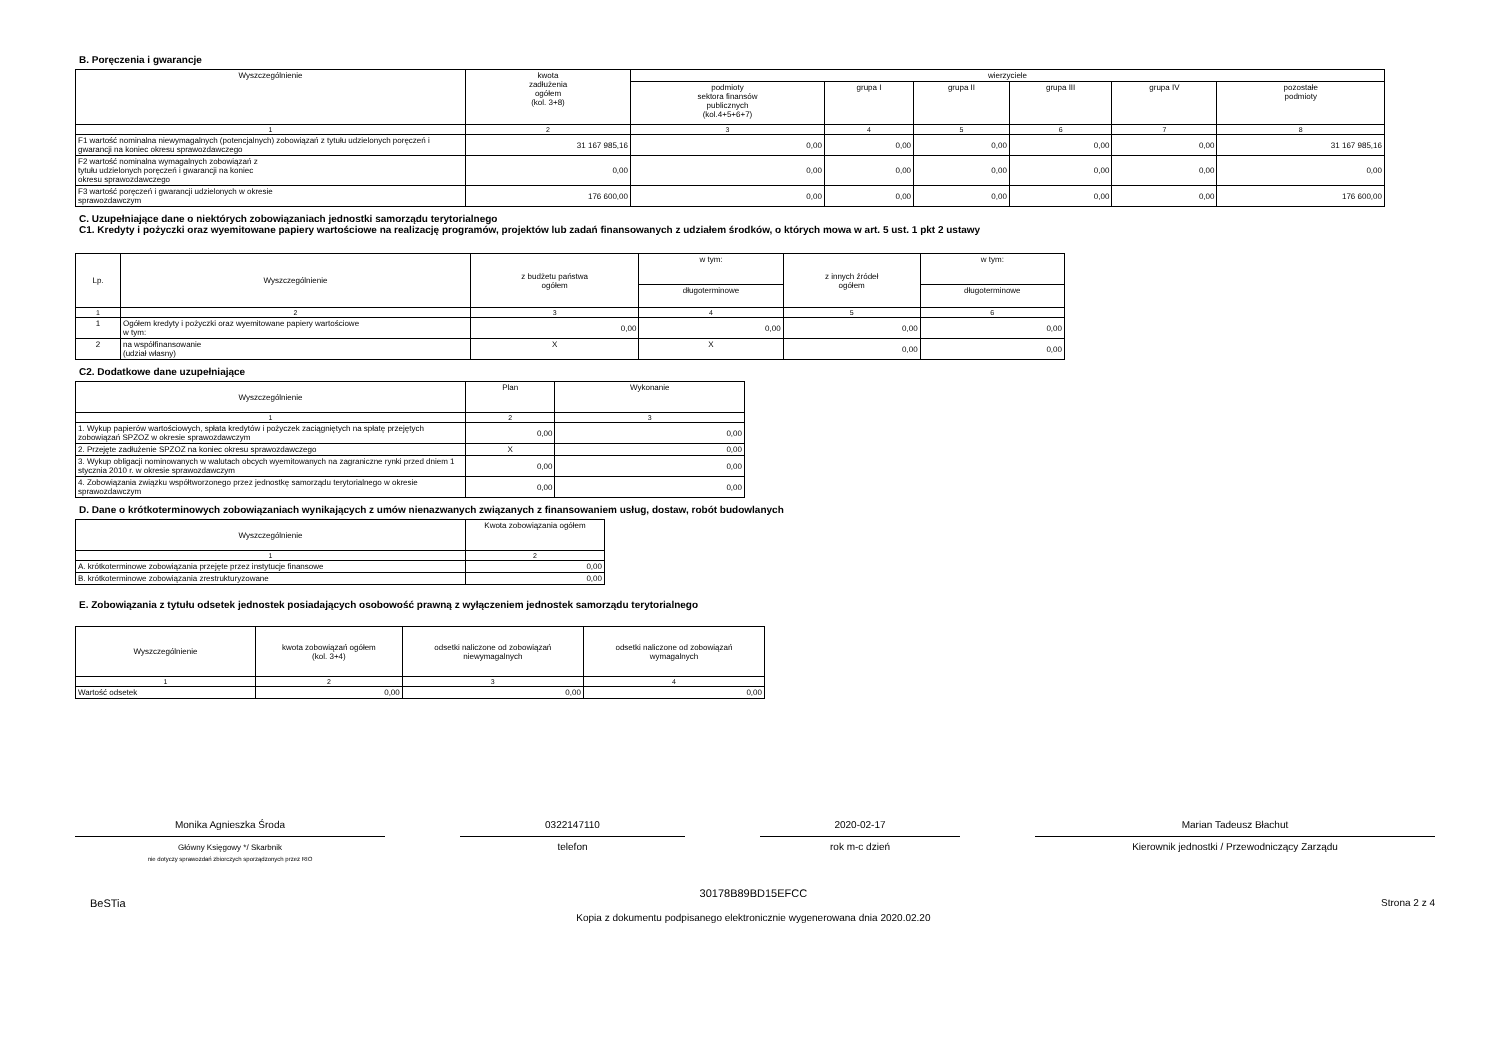B. Poręczenia i gwarancje
| Wyszczególnienie | kwota zadłużenia ogółem (kol. 3+8) | wierzyciele | | | | | |
| --- | --- | --- | --- | --- | --- | --- | --- |
| | | podmioty sektora finansów publicznych (kol.4+5+6+7) | grupa I | grupa II | grupa III | grupa IV | pozostałe podmioty |
| 1 | 2 | 3 | 4 | 5 | 6 | 7 | 8 |
| F1 wartość nominalna niewymagalnych (potencjalnych) zobowiązań z tytułu udzielonych poręczeń i gwarancji na koniec okresu sprawozdawczego | 31 167 985,16 | 0,00 | 0,00 | 0,00 | 0,00 | 0,00 | 31 167 985,16 |
| F2 wartość nominalna wymagalnych zobowiązań z tytułu udzielonych poręczeń i gwarancji na koniec okresu sprawozdawczego | 0,00 | 0,00 | 0,00 | 0,00 | 0,00 | 0,00 | 0,00 |
| F3 wartość poręczeń i gwarancji udzielonych w okresie sprawozdawczym | 176 600,00 | 0,00 | 0,00 | 0,00 | 0,00 | 0,00 | 176 600,00 |
C. Uzupełniające dane o niektórych zobowiązaniach jednostki samorządu terytorialnego
C1. Kredyty i pożyczki oraz wyemitowane papiery wartościowe na realizację programów, projektów lub zadań finansowanych z udziałem środków, o których mowa w art. 5 ust. 1 pkt 2 ustawy
| Lp. | Wyszczególnienie | z budżetu państwa ogółem | w tym: | z innych źródeł ogółem | w tym: |
| --- | --- | --- | --- | --- | --- |
| | | | długoterminowe | | długoterminowe |
| 1 | 2 | 3 | 4 | 5 | 6 |
| 1 | Ogółem kredyty i pożyczki oraz wyemitowane papiery wartościowe w tym: | 0,00 | 0,00 | 0,00 | 0,00 |
| 2 | na współfinansowanie (udział własny) | X | X | 0,00 | 0,00 |
C2. Dodatkowe dane uzupełniające
| Wyszczególnienie | Plan | Wykonanie |
| --- | --- | --- |
| 1 | 2 | 3 |
| 1. Wykup papierów wartościowych, spłata kredytów i pożyczek zaciągniętych na spłatę przejętych zobowiązań SPZOZ w okresie sprawozdawczym | 0,00 | 0,00 |
| 2. Przejęte zadłużenie SPZOZ na koniec okresu sprawozdawczego | X | 0,00 |
| 3. Wykup obligacji nominowanych w walutach obcych wyemitowanych na zagraniczne rynki przed dniem 1 stycznia 2010 r. w okresie sprawozdawczym | 0,00 | 0,00 |
| 4. Zobowiązania związku współtworzonego przez jednostkę samorządu terytorialnego w okresie sprawozdawczym | 0,00 | 0,00 |
D. Dane o krótkoterminowych zobowiązaniach wynikających z umów nienazwanych związanych z finansowaniem usług, dostaw, robót budowlanych
| Wyszczególnienie | Kwota zobowiązania ogółem |
| --- | --- |
| 1 | 2 |
| A. krótkoterminowe zobowiązania przejęte przez instytucje finansowe | 0,00 |
| B. krótkoterminowe zobowiązania zrestrukturyzowane | 0,00 |
E. Zobowiązania z tytułu odsetek jednostek posiadających osobowość prawną z wyłączeniem jednostek samorządu terytorialnego
| Wyszczególnienie | kwota zobowiązań ogółem (kol. 3+4) | odsetki naliczone od zobowiązań niewymagalnych | odsetki naliczone od zobowiązań wymagalnych |
| --- | --- | --- | --- |
| 1 | 2 | 3 | 4 |
| Wartość odsetek | 0,00 | 0,00 | 0,00 |
Monika Agnieszka Środa
Główny Księgowy */ Skarbnik
nie dotyczy sprawozdań zbiorczych sporządzonych przez RIO
0322147110
telefon
2020-02-17
rok m-c dzień
Marian Tadeusz Błachut
Kierownik jednostki / Przewodniczący Zarządu
BeSTia 30178B89BD15EFCC
Kopia z dokumentu podpisanego elektronicznie wygenerowana dnia 2020.02.20 Strona 2 z 4